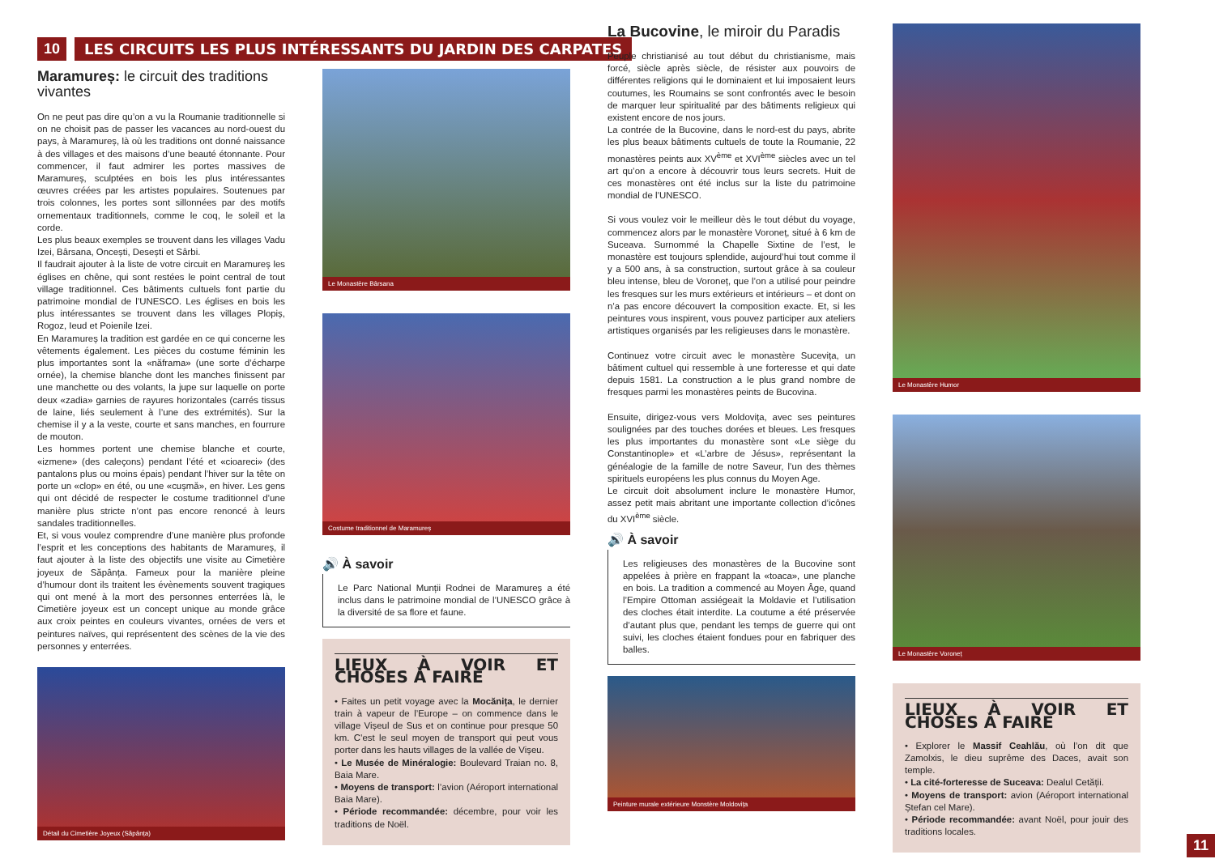10 LES CIRCUITS LES PLUS INTÉRESSANTS DU JARDIN DES CARPATES
Maramureș: le circuit des traditions vivantes
On ne peut pas dire qu’on a vu la Roumanie traditionnelle si on ne choisit pas de passer les vacances au nord-ouest du pays, à Maramureș, là où les traditions ont donné naissance à des villages et des maisons d’une beauté étonnante. Pour commencer, il faut admirer les portes massives de Maramureș, sculptées en bois les plus intéressantes œuvres créées par les artistes populaires. Soutenues par trois colonnes, les portes sont sillonnées par des motifs ornementaux traditionnels, comme le coq, le soleil et la corde.
Les plus beaux exemples se trouvent dans les villages Vadu Izei, Bârsana, Oncești, Desești et Sârbi.
Il faudrait ajouter à la liste de votre circuit en Maramureș les églises en chêne, qui sont restées le point central de tout village traditionnel. Ces bâtiments cultuels font partie du patrimoine mondial de l’UNESCO. Les églises en bois les plus intéressantes se trouvent dans les villages Plopiș, Rogoz, Ieud et Poienile Izei.
En Maramureș la tradition est gardée en ce qui concerne les vêtements également. Les pièces du costume féminin les plus importantes sont la «năframa» (une sorte d’écharpe ornée), la chemise blanche dont les manches finissent par une manchette ou des volants, la jupe sur laquelle on porte deux «zadia» garnies de rayures horizontales (carrés tissus de laine, liés seulement à l’une des extrémités). Sur la chemise il y a la veste, courte et sans manches, en fourrure de mouton.
Les hommes portent une chemise blanche et courte, «izmene» (des caleçons) pendant l’été et «cioareci» (des pantalons plus ou moins épais) pendant l’hiver sur la tête on porte un «clop» en été, ou une «cușmă», en hiver. Les gens qui ont décidé de respecter le costume traditionnel d’une manière plus stricte n’ont pas encore renoncé à leurs sandales traditionnelles.
Et, si vous voulez comprendre d’une manière plus profonde l’esprit et les conceptions des habitants de Maramureș, il faut ajouter à la liste des objectifs une visite au Cimetière joyeux de Săpânța. Fameux pour la manière pleine d’humour dont ils traitent les évènements souvent tragiques qui ont mené à la mort des personnes enterrées là, le Cimetière joyeux est un concept unique au monde grâce aux croix peintes en couleurs vivantes, ornées de vers et peintures naïves, qui représentent des scènes de la vie des personnes y enterrées.
Détail du Cimetière Joyeux (Săpânța)
Le Monastère Bârsana
Costume traditionnel de Maramureș
🔊 À savoir
Le Parc National Munții Rodnei de Maramureș a été inclus dans le patrimoine mondial de l’UNESCO grâce à la diversité de sa flore et faune.
LIEUX À VOIR ET CHOSES À FAIRE
• Faites un petit voyage avec la Mocănița, le dernier train à vapeur de l’Europe – on commence dans le village Vișeul de Sus et on continue pour presque 50 km. C’est le seul moyen de transport qui peut vous porter dans les hauts villages de la vallée de Vișeu.
• Le Musée de Minéralogie: Boulevard Traian no. 8, Baia Mare.
• Moyens de transport: l’avion (Aéroport international Baia Mare).
• Période recommandée: décembre, pour voir les traditions de Noël.
La Bucovine, le miroir du Paradis
Peuple christianisé au tout début du christianisme, mais forcé, siècle après siècle, de résister aux pouvoirs de différentes religions qui le dominaient et lui imposaient leurs coutumes, les Roumains se sont confrontés avec le besoin de marquer leur spiritualité par des bâtiments religieux qui existent encore de nos jours.
La contrée de la Bucovine, dans le nord-est du pays, abrite les plus beaux bâtiments cultuels de toute la Roumanie, 22 monastères peints aux XV<sup>ème</sup> et XVI<sup>ème</sup> siècles avec un tel art qu’on a encore à découvrir tous leurs secrets. Huit de ces monastères ont été inclus sur la liste du patrimoine mondial de l’UNESCO.
Si vous voulez voir le meilleur dès le tout début du voyage, commencez alors par le monastère Voroneț, situé à 6 km de Suceava. Surnommé la Chapelle Sixtine de l’est, le monastère est toujours splendide, aujourd’hui tout comme il y a 500 ans, à sa construction, surtout grâce à sa couleur bleu intense, bleu de Voroneț, que l’on a utilisé pour peindre les fresques sur les murs extérieurs et intérieurs – et dont on n’a pas encore découvert la composition exacte. Et, si les peintures vous inspirent, vous pouvez participer aux ateliers artistiques organisés par les religieuses dans le monastère.
Continuez votre circuit avec le monastère Sucevița, un bâtiment cultuel qui ressemble à une forteresse et qui date depuis 1581. La construction a le plus grand nombre de fresques parmi les monastères peints de Bucovina.
Ensuite, dirigez-vous vers Moldovița, avec ses peintures soulignées par des touches dorées et bleues. Les fresques les plus importantes du monastère sont «Le siège du Constantinople» et «L’arbre de Jésus», représentant la généalogie de la famille de notre Saveur, l’un des thèmes spirituels européens les plus connus du Moyen Age.
Le circuit doit absolument inclure le monastère Humor, assez petit mais abritant une importante collection d’icônes du XVI<sup>ème</sup> siècle.
🔊 À savoir
Les religieuses des monastères de la Bucovine sont appelées à prière en frappant la «toaca», une planche en bois. La tradition a commencé au Moyen Âge, quand l’Empire Ottoman assiégeait la Moldavie et l’utilisation des cloches était interdite. La coutume a été préservée d’autant plus que, pendant les temps de guerre qui ont suivi, les cloches étaient fondues pour en fabriquer des balles.
Peinture murale extérieure Monstère Moldovița
Le Monastère Humor
Le Monastère Voroneț
LIEUX À VOIR ET CHOSES À FAIRE
• Explorer le Massif Ceahlău, où l’on dit que Zamolxis, le dieu suprême des Daces, avait son temple.
• La cité-forteresse de Suceava: Dealul Cetății.
• Moyens de transport: avion (Aéroport international Ștefan cel Mare).
• Période recommandée: avant Noël, pour jouir des traditions locales.
11